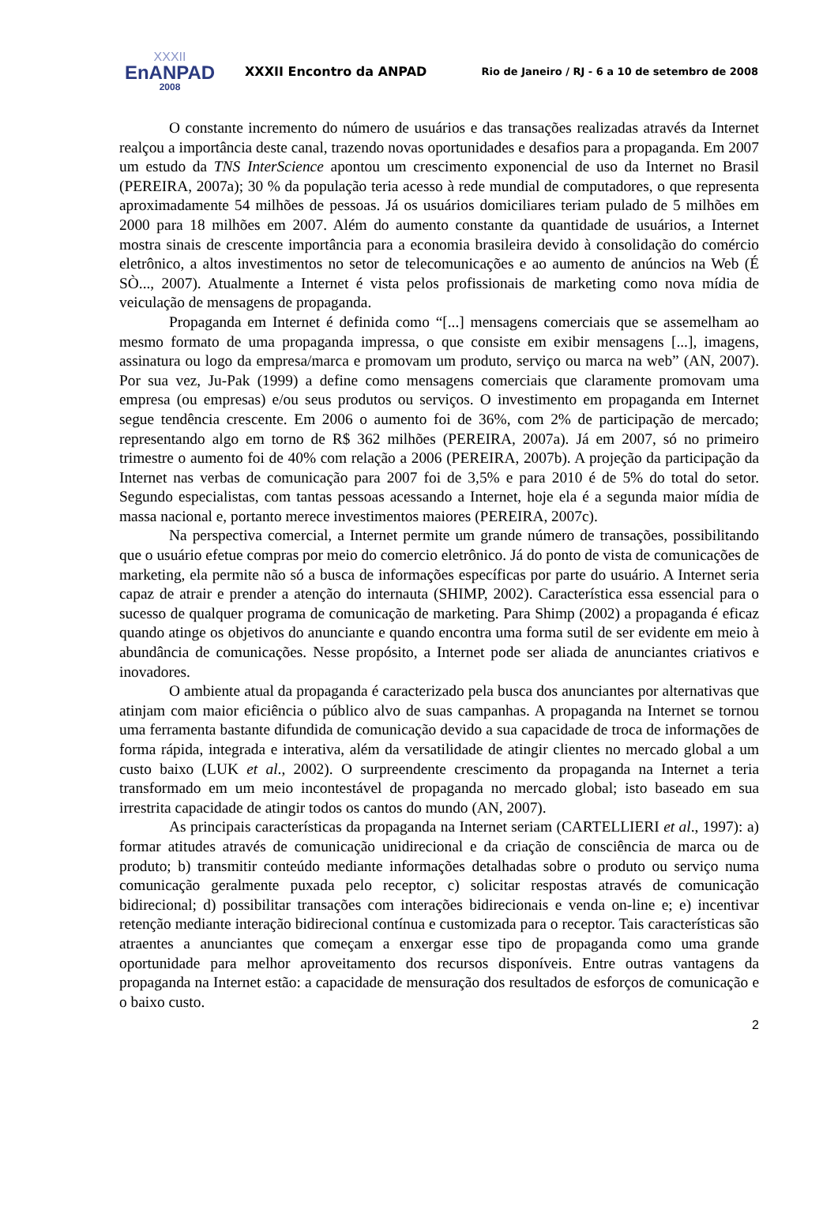XXXII
EnANPAD
2008
XXXII Encontro da ANPAD
Rio de Janeiro / RJ - 6 a 10 de setembro de 2008
O constante incremento do número de usuários e das transações realizadas através da Internet realçou a importância deste canal, trazendo novas oportunidades e desafios para a propaganda. Em 2007 um estudo da TNS InterScience apontou um crescimento exponencial de uso da Internet no Brasil (PEREIRA, 2007a); 30 % da população teria acesso à rede mundial de computadores, o que representa aproximadamente 54 milhões de pessoas. Já os usuários domiciliares teriam pulado de 5 milhões em 2000 para 18 milhões em 2007. Além do aumento constante da quantidade de usuários, a Internet mostra sinais de crescente importância para a economia brasileira devido à consolidação do comércio eletrônico, a altos investimentos no setor de telecomunicações e ao aumento de anúncios na Web (É SÒ..., 2007). Atualmente a Internet é vista pelos profissionais de marketing como nova mídia de veiculação de mensagens de propaganda.
Propaganda em Internet é definida como “[...] mensagens comerciais que se assemelham ao mesmo formato de uma propaganda impressa, o que consiste em exibir mensagens [...], imagens, assinatura ou logo da empresa/marca e promovam um produto, serviço ou marca na web” (AN, 2007). Por sua vez, Ju-Pak (1999) a define como mensagens comerciais que claramente promovam uma empresa (ou empresas) e/ou seus produtos ou serviços. O investimento em propaganda em Internet segue tendência crescente. Em 2006 o aumento foi de 36%, com 2% de participação de mercado; representando algo em torno de R$ 362 milhões (PEREIRA, 2007a). Já em 2007, só no primeiro trimestre o aumento foi de 40% com relação a 2006 (PEREIRA, 2007b). A projeção da participação da Internet nas verbas de comunicação para 2007 foi de 3,5% e para 2010 é de 5% do total do setor. Segundo especialistas, com tantas pessoas acessando a Internet, hoje ela é a segunda maior mídia de massa nacional e, portanto merece investimentos maiores (PEREIRA, 2007c).
Na perspectiva comercial, a Internet permite um grande número de transações, possibilitando que o usuário efetue compras por meio do comercio eletrônico. Já do ponto de vista de comunicações de marketing, ela permite não só a busca de informações específicas por parte do usuário. A Internet seria capaz de atrair e prender a atenção do internauta (SHIMP, 2002). Característica essa essencial para o sucesso de qualquer programa de comunicação de marketing. Para Shimp (2002) a propaganda é eficaz quando atinge os objetivos do anunciante e quando encontra uma forma sutil de ser evidente em meio à abundância de comunicações. Nesse propósito, a Internet pode ser aliada de anunciantes criativos e inovadores.
O ambiente atual da propaganda é caracterizado pela busca dos anunciantes por alternativas que atinjam com maior eficiência o público alvo de suas campanhas. A propaganda na Internet se tornou uma ferramenta bastante difundida de comunicação devido a sua capacidade de troca de informações de forma rápida, integrada e interativa, além da versatilidade de atingir clientes no mercado global a um custo baixo (LUK et al., 2002). O surpreendente crescimento da propaganda na Internet a teria transformado em um meio incontestável de propaganda no mercado global; isto baseado em sua irrestrita capacidade de atingir todos os cantos do mundo (AN, 2007).
As principais características da propaganda na Internet seriam (CARTELLIERI et al., 1997): a) formar atitudes através de comunicação unidirecional e da criação de consciência de marca ou de produto; b) transmitir conteúdo mediante informações detalhadas sobre o produto ou serviço numa comunicação geralmente puxada pelo receptor, c) solicitar respostas através de comunicação bidirecional; d) possibilitar transações com interações bidirecionais e venda on-line e; e) incentivar retenção mediante interação bidirecional contínua e customizada para o receptor. Tais características são atraentes a anunciantes que começam a enxergar esse tipo de propaganda como uma grande oportunidade para melhor aproveitamento dos recursos disponíveis. Entre outras vantagens da propaganda na Internet estão: a capacidade de mensuração dos resultados de esforços de comunicação e o baixo custo.
2